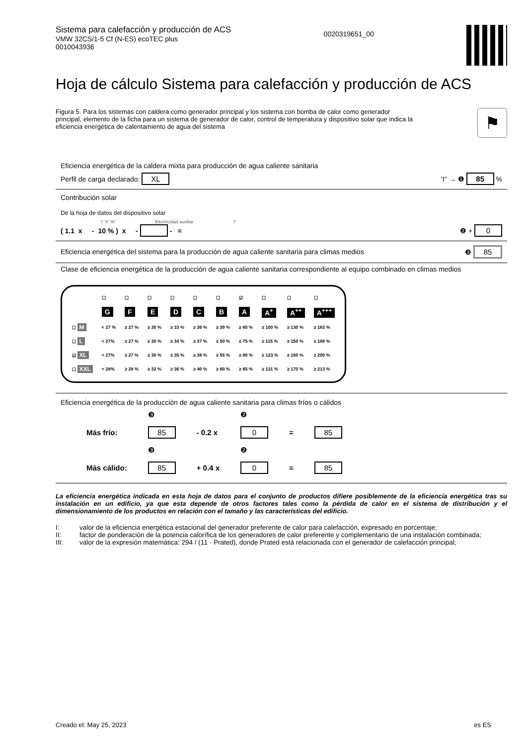Sistema para calefacción y producción de ACS
VMW 32CS/1-5 Cf (N-ES) ecoTEC plus
0010043936
0020319651_00
Hoja de cálculo Sistema para calefacción y producción de ACS
Figura 5. Para los sistemas con caldera como generador principal y los sistema con bomba de calor como generador principal, elemento de la ficha para un sistema de generador de calor, control de temperatura y dispositivo solar que indica la eficiencia energética de calentamiento de agua del sistema
⚑
Eficiencia energética de la caldera mixta para producción de agua caliente sanitaria
Perfil de carga declarado: XL 'I'' → ❶ 85 %
Contribución solar
De la hoja de datos del dispositivo solar
'I' 'II' 'III' Electricidad auxiliar 'I'
( 1.1 x - 10 % ) x - - = ❷ + 0
Eficiencia energética del sistema para la producción de agua caliente sanitaria para climas medios ❸ 85
Clase de eficiencia energética de la producción de agua caliente sanitaria correspondiente al equipo combinado en climas medios
| | ☐ | ☐ | ☐ | ☐ | ☐ | ☐ | ☑ | ☐ | ☐ | ☐ |
| --- | --- | --- | --- | --- | --- | --- | --- | --- | --- | --- |
| | G | F | E | D | C | B | A | A<sup>+</sup> | A<sup>++</sup> | A<sup>+++</sup> |
| ☐ M | < 27 % | ≥ 27 % | ≥ 30 % | ≥ 33 % | ≥ 36 % | ≥ 39 % | ≥ 65 % | ≥ 100 % | ≥ 130 % | ≥ 163 % |
| ☐ L | < 27% | ≥ 27 % | ≥ 30 % | ≥ 34 % | ≥ 37 % | ≥ 50 % | ≥ 75 % | ≥ 115 % | ≥ 150 % | ≥ 188 % |
| ☑ XL | < 27% | ≥ 27 % | ≥ 30 % | ≥ 35 % | ≥ 38 % | ≥ 55 % | ≥ 80 % | ≥ 123 % | ≥ 160 % | ≥ 200 % |
| ☐ XXL | < 28% | ≥ 28 % | ≥ 32 % | ≥ 36 % | ≥ 40 % | ≥ 60 % | ≥ 85 % | ≥ 131 % | ≥ 170 % | ≥ 213 % |
Eficiencia energética de la producción de agua caliente sanitaria para climas fríos o cálidos
| | ❸ | | ❷ | | |
| Más frío: | 85 | - 0.2 x | 0 | = | 85 |
| | ❸ | | ❷ | | |
| Más cálido: | 85 | + 0.4 x | 0 | = | 85 |
La eficiencia energética indicada en esta hoja de datos para el conjunto de productos difiere posiblemente de la eficiencia energética tras su instalación en un edificio, ya que esta depende de otros factores tales como la pérdida de calor en el sistema de distribución y el dimensionamiento de los productos en relación con el tamaño y las características del edificio.
I: valor de la eficiencia energética estacional del generador preferente de calor para calefacción, expresado en porcentaje;
II: factor de ponderación de la potencia calorífica de los generadores de calor preferente y complementario de una instalación combinada;
III: valor de la expresión matemática: 294 / (11 · Prated), donde Prated está relacionada con el generador de calefacción principal;
Creado el: May 25, 2023 es ES